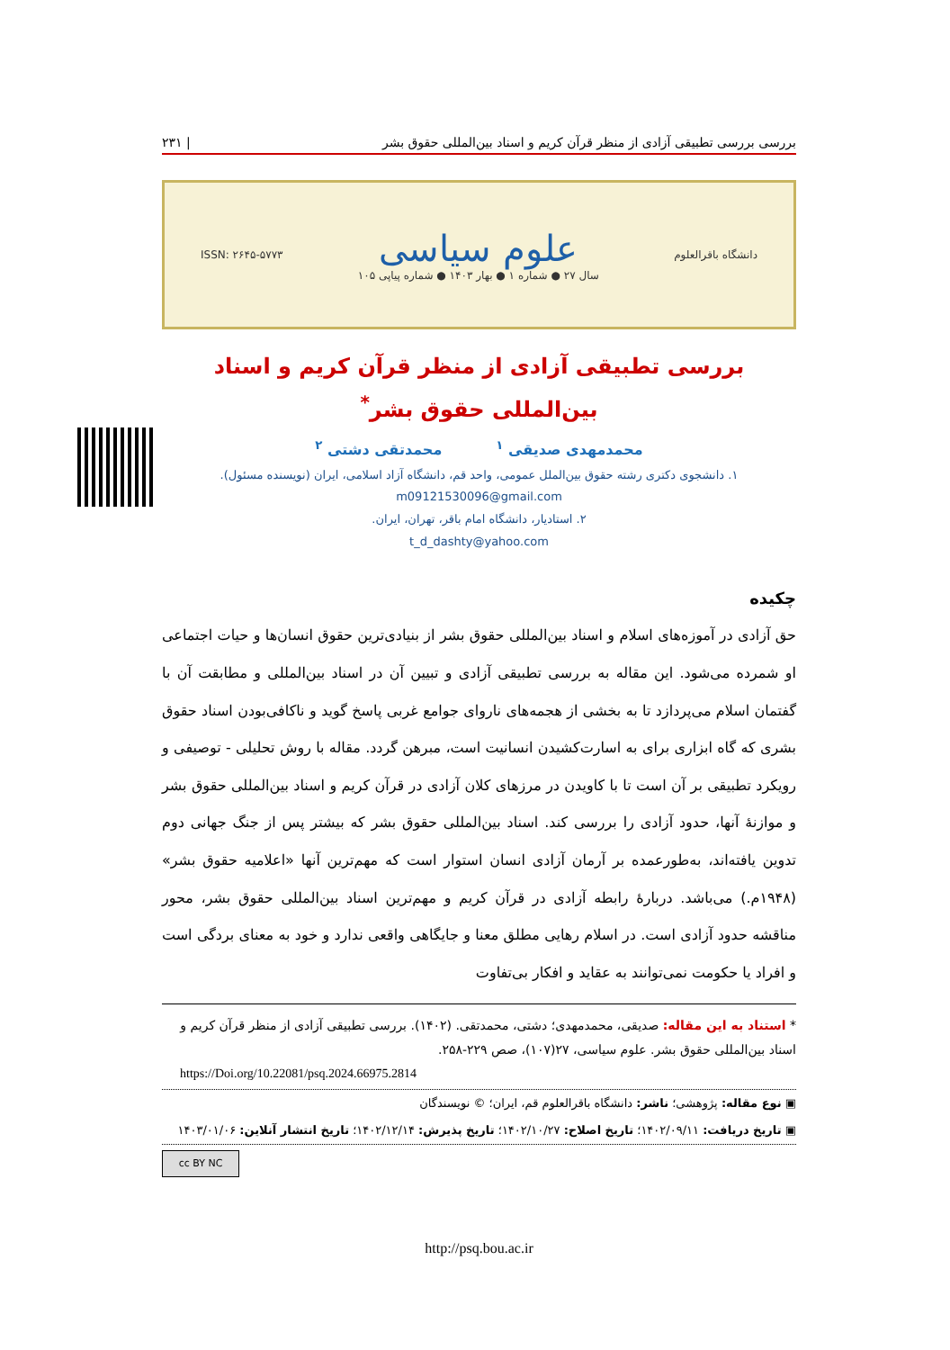بررسی بررسی تطبیقی آزادی از منظر قرآن کریم و اسناد بین‌المللی حقوق بشر | ۲۳۱
دانشگاه باقرالعلوم
علوم سیاسی
سال ۲۷ ● شماره ۱ ● بهار ۱۴۰۳ ● شماره پیاپی ۱۰۵
ISSN: ۲۶۴۵-۵۷۷۳
بررسی تطبیقی آزادی از منظر قرآن کریم و اسناد
بین‌المللی حقوق بشر<sup>*</sup>
محمدمهدی صدیقی <sup>۱</sup> محمدتقی دشتی <sup>۲</sup>
۱. دانشجوی دکتری رشته حقوق بین‌الملل عمومی، واحد قم، دانشگاه آزاد اسلامی، ایران (نویسنده مسئول).
m09121530096@gmail.com
۲. استادیار، دانشگاه امام باقر، تهران، ایران.
t_d_dashty@yahoo.com
چکیده
حق آزادی در آموزه‌های اسلام و اسناد بین‌المللی حقوق بشر از بنیادی‌ترین حقوق انسان‌ها و حیات اجتماعی او شمرده می‌شود. این مقاله به بررسی تطبیقی آزادی و تبیین آن در اسناد بین‌المللی و مطابقت آن با گفتمان اسلام می‌پردازد تا به بخشی از هجمه‌های ناروای جوامع غربی پاسخ گوید و ناکافی‌بودن اسناد حقوق بشری که گاه ابزاری برای به اسارت‌کشیدن انسانیت است، مبرهن گردد. مقاله با روش تحلیلی - توصیفی و رویکرد تطبیقی بر آن است تا با کاویدن در مرزهای کلان آزادی در قرآن کریم و اسناد بین‌المللی حقوق بشر و موازنهٔ آنها، حدود آزادی را بررسی کند. اسناد بین‌المللی حقوق بشر که بیشتر پس از جنگ جهانی دوم تدوین یافته‌اند، به‌طورعمده بر آرمان آزادی انسان استوار است که مهم‌ترین آنها «اعلامیه حقوق بشر» (۱۹۴۸م.) می‌باشد. دربارهٔ رابطه آزادی در قرآن کریم و مهم‌ترین اسناد بین‌المللی حقوق بشر، محور مناقشه حدود آزادی است. در اسلام رهایی مطلق معنا و جایگاهی واقعی ندارد و خود به معنای بردگی است و افراد یا حکومت نمی‌توانند به عقاید و افکار بی‌تفاوت
* استناد به این مقاله: صدیقی، محمدمهدی؛ دشتی، محمدتقی. (۱۴۰۲). بررسی تطبیقی آزادی از منظر قرآن کریم و اسناد بین‌المللی حقوق بشر. علوم سیاسی، ۲۷(۱۰۷)، صص ۲۲۹-۲۵۸.
https://Doi.org/10.22081/psq.2024.66975.2814
▣ نوع مقاله: پژوهشی؛ ناشر: دانشگاه باقرالعلوم قم، ایران؛ © نویسندگان
▣ تاریخ دریافت: ۱۴۰۲/۰۹/۱۱؛ تاریخ اصلاح: ۱۴۰۲/۱۰/۲۷؛ تاریخ پذیرش: ۱۴۰۲/۱۲/۱۴؛ تاریخ انتشار آنلاین: ۱۴۰۳/۰۱/۰۶
cc BY NC
http://psq.bou.ac.ir